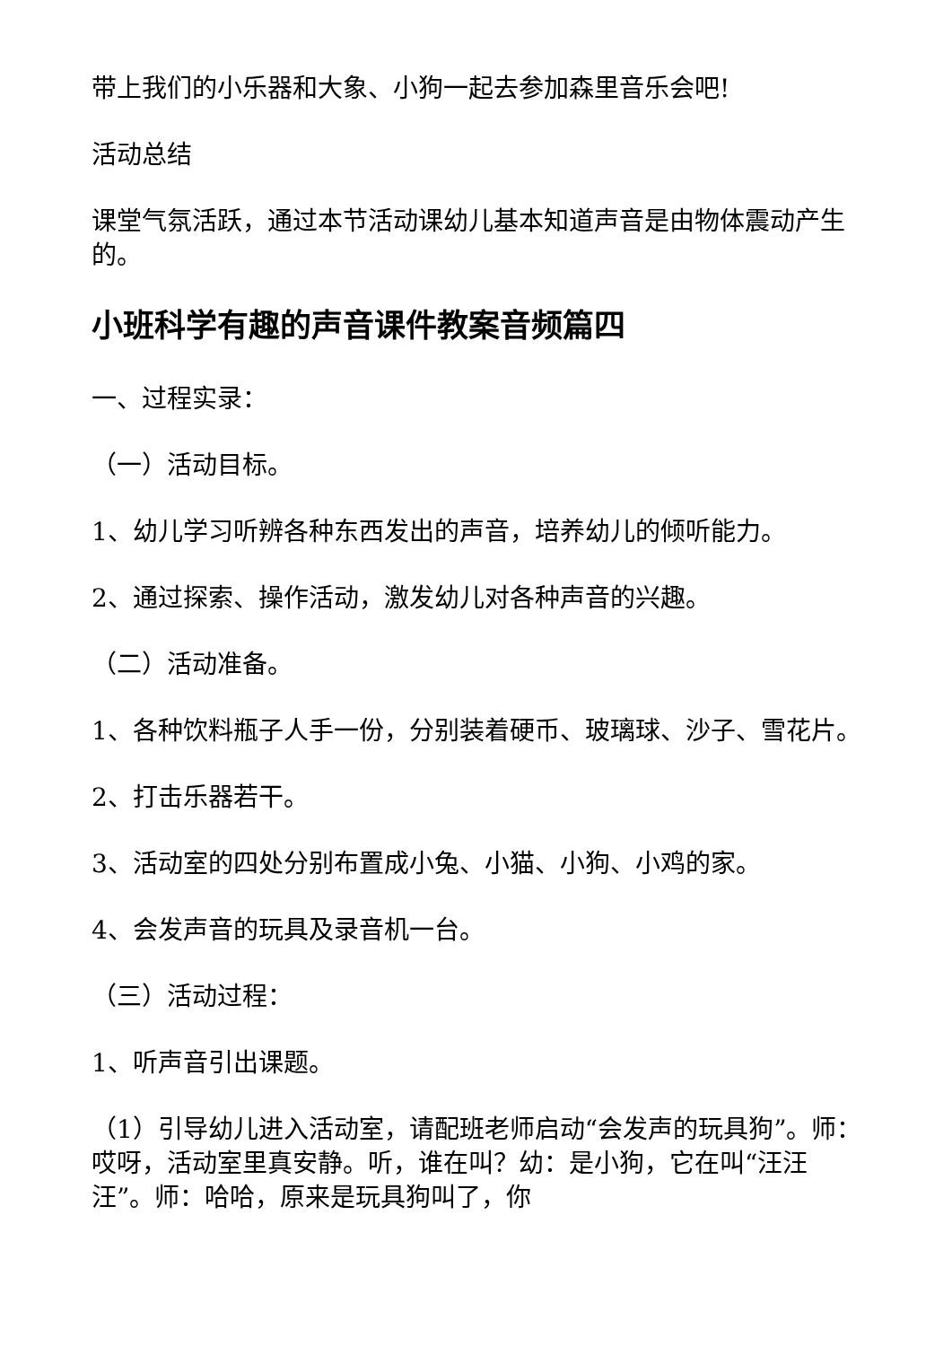带上我们的小乐器和大象、小狗一起去参加森里音乐会吧!
活动总结
课堂气氛活跃，通过本节活动课幼儿基本知道声音是由物体震动产生的。
小班科学有趣的声音课件教案音频篇四
一、过程实录：
（一）活动目标。
1、幼儿学习听辨各种东西发出的声音，培养幼儿的倾听能力。
2、通过探索、操作活动，激发幼儿对各种声音的兴趣。
（二）活动准备。
1、各种饮料瓶子人手一份，分别装着硬币、玻璃球、沙子、雪花片。
2、打击乐器若干。
3、活动室的四处分别布置成小兔、小猫、小狗、小鸡的家。
4、会发声音的玩具及录音机一台。
（三）活动过程：
1、听声音引出课题。
（1）引导幼儿进入活动室，请配班老师启动“会发声的玩具狗”。师：哎呀，活动室里真安静。听，谁在叫？幼：是小狗，它在叫“汪汪汪”。师：哈哈，原来是玩具狗叫了，你